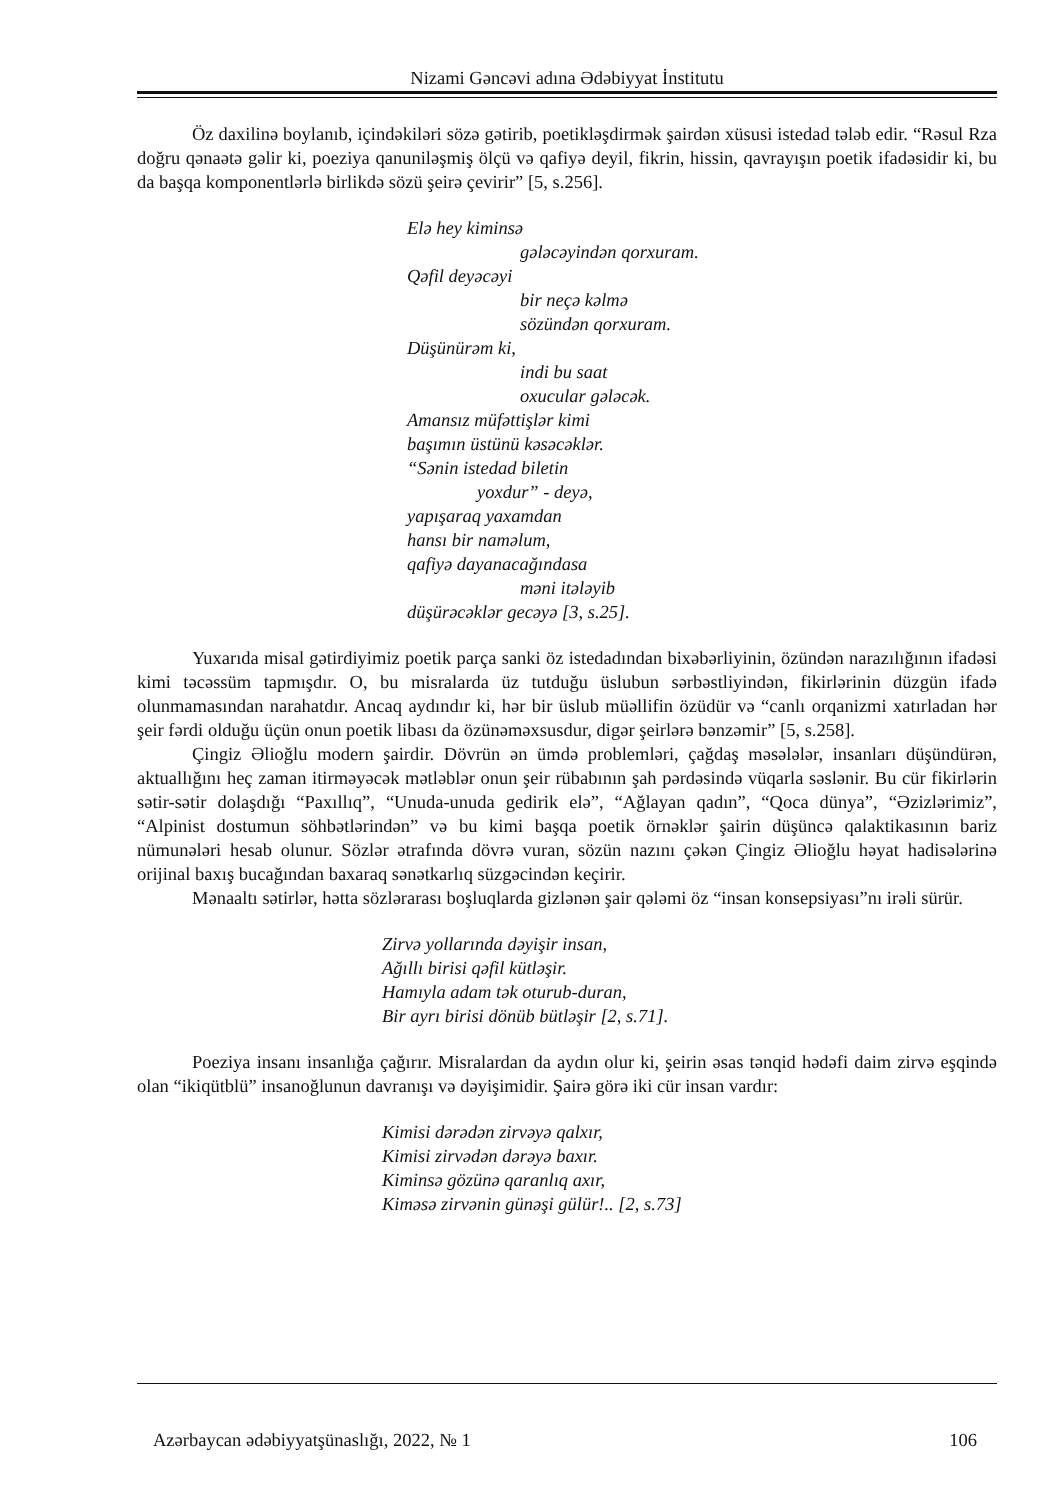Nizami Gəncəvi adına Ədəbiyyat İnstitutu
Öz daxilinə boylanıb, içindəkiləri sözə gətirib, poetikləşdirmək şairdən xüsusi istedad tələb edir. “Rəsul Rza doğru qənaətə gəlir ki, poeziya qanuniləşmiş ölçü və qafiyə deyil, fikrin, hissin, qavrayışın poetik ifadəsidir ki, bu da başqa komponentlərlə birlikdə sözü şeirə çevirir” [5, s.256].
Elə hey kiminsə
gələcəyindən qorxuram.
Qəfil deyəcəyi
bir neçə kəlmə
sözündən qorxuram.
Düşünürəm ki,
indi bu saat
oxucular gələcək.
Amansız müfəttişlər kimi
başımın üstünü kəsəcəklər.
“Sənin istedad biletin
yoxdur” - deyə,
yapışaraq yaxamdan
hansı bir naməlum,
qafiyə dayanacağındasa
məni itələyib
düşürəcəklər gecəyə [3, s.25].
Yuxarıda misal gətirdiyimiz poetik parça sanki öz istedadından bixəbərliyinin, özündən narazılığının ifadəsi kimi təcəssüm tapmışdır. O, bu misralarda üz tutduğu üslubun sərbəstliyindən, fikirlərinin düzgün ifadə olunmamasından narahatdır. Ancaq aydındır ki, hər bir üslub müəllifin özüdür və “canlı orqanizmi xatırladan hər şeir fərdi olduğu üçün onun poetik libası da özünəməxsusdur, digər şeirlərə bənzəmir” [5, s.258].
Çingiz Əlioğlu modern şairdir. Dövrün ən ümdə problemləri, çağdaş məsələlər, insanları düşündürən, aktuallığını heç zaman itirməyəcək mətləblər onun şeir rübabının şah pərdəsində vüqarla səslənir. Bu cür fikirlərin sətir-sətir dolaşdığı “Paxıllıq”, “Unuda-unuda gedirik elə”, “Ağlayan qadın”, “Qoca dünya”, “Əzizlərimiz”, “Alpinist dostumun söhbətlərindən” və bu kimi başqa poetik örnəklər şairin düşüncə qalaktikasının bariz nümunələri hesab olunur. Sözlər ətrafında dövrə vuran, sözün nazını çəkən Çingiz Əlioğlu həyat hadisələrinə orijinal baxış bucağından baxaraq sənətkarlıq süzgəcindən keçirir.
Mənaaltı sətirlər, hətta sözlərarası boşluqlarda gizlənən şair qələmi öz “insan konsepsiyası”nı irəli sürür.
Zirvə yollarında dəyişir insan,
Ağıllı birisi qəfil kütləşir.
Hamıyla adam tək oturub-duran,
Bir ayrı birisi dönüb bütləşir [2, s.71].
Poeziya insanı insanlığa çağırır. Misralardan da aydın olur ki, şeirin əsas tənqid hədəfi daim zirvə eşqində olan “ikiqütblü” insanoğlunun davranışı və dəyişimidir. Şairə görə iki cür insan vardır:
Kimisi dərədən zirvəyə qalxır,
Kimisi zirvədən dərəyə baxır.
Kiminsə gözünə qaranlıq axır,
Kiməsə zirvənin günəşi gülür!.. [2, s.73]
Azərbaycan ədəbiyyatşünaslığı, 2022, № 1 106